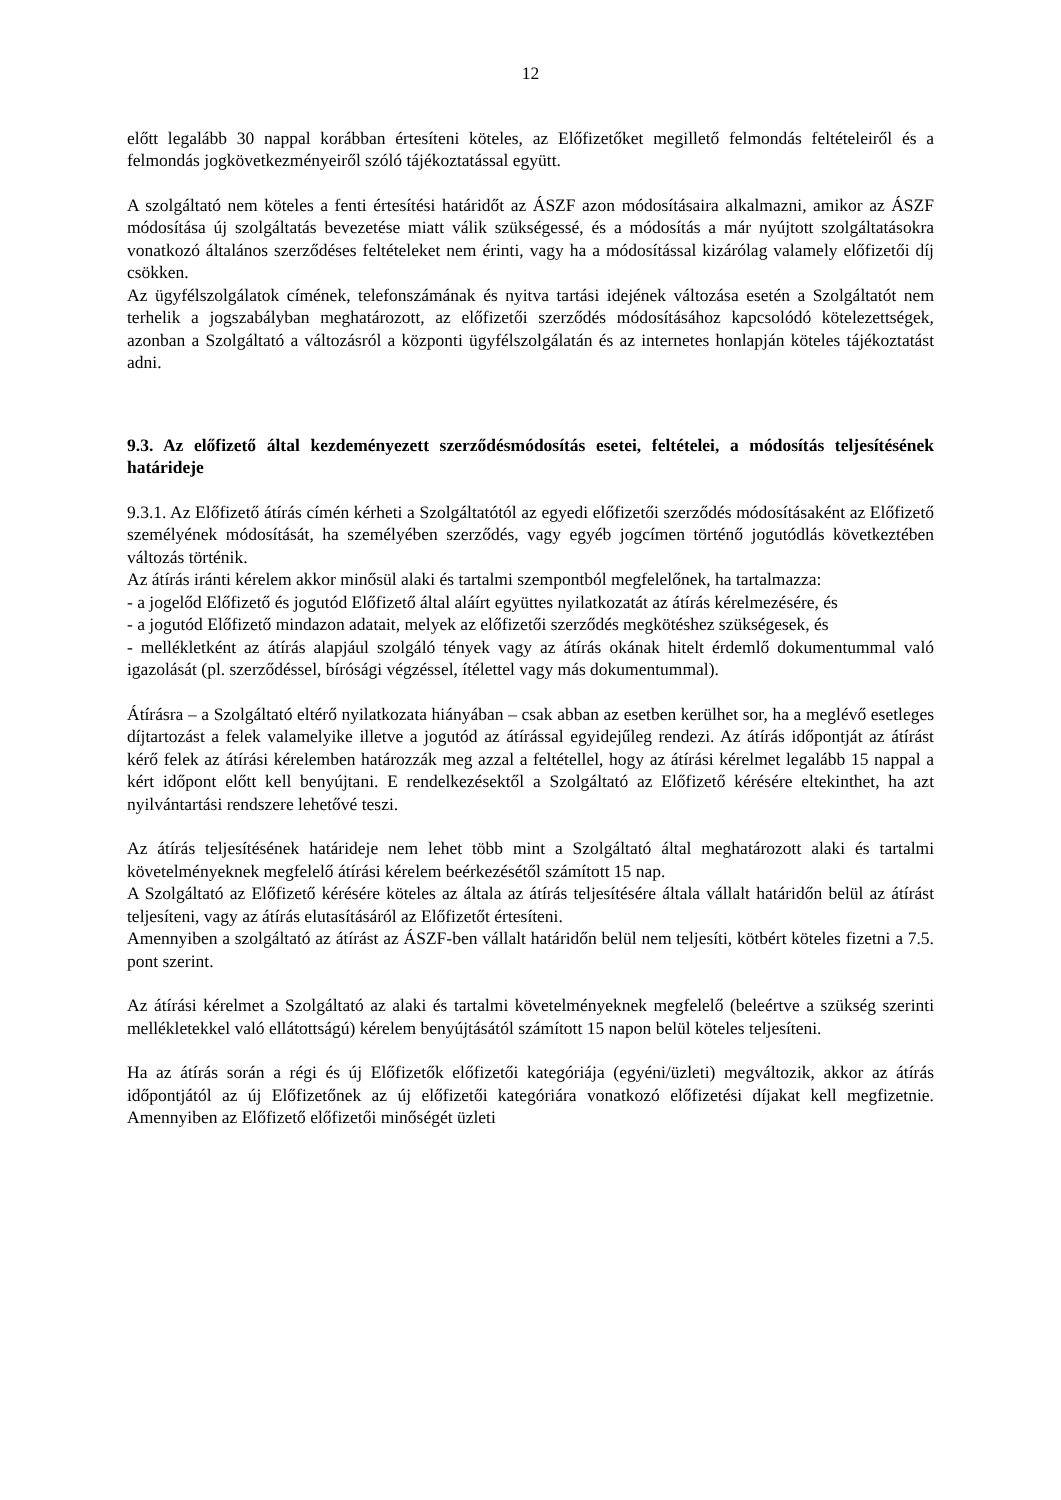12
előtt legalább 30 nappal korábban értesíteni köteles, az Előfizetőket megillető felmondás feltételeiről és a felmondás jogkövetkezményeiről szóló tájékoztatással együtt.
A szolgáltató nem köteles a fenti értesítési határidőt az ÁSZF azon módosításaira alkalmazni, amikor az ÁSZF módosítása új szolgáltatás bevezetése miatt válik szükségessé, és a módosítás a már nyújtott szolgáltatásokra vonatkozó általános szerződéses feltételeket nem érinti, vagy ha a módosítással kizárólag valamely előfizetői díj csökken.
Az ügyfélszolgálatok címének, telefonszámának és nyitva tartási idejének változása esetén a Szolgáltatót nem terhelik a jogszabályban meghatározott, az előfizetői szerződés módosításához kapcsolódó kötelezettségek, azonban a Szolgáltató a változásról a központi ügyfélszolgálatán és az internetes honlapján köteles tájékoztatást adni.
9.3. Az előfizető által kezdeményezett szerződésmódosítás esetei, feltételei, a módosítás teljesítésének határideje
9.3.1. Az Előfizető átírás címén kérheti a Szolgáltatótól az egyedi előfizetői szerződés módosításaként az Előfizető személyének módosítását, ha személyében szerződés, vagy egyéb jogcímen történő jogutódlás következtében változás történik.
Az átírás iránti kérelem akkor minősül alaki és tartalmi szempontból megfelelőnek, ha tartalmazza:
- a jogelőd Előfizető és jogutód Előfizető által aláírt együttes nyilatkozatát az átírás kérelmezésére, és
- a jogutód Előfizető mindazon adatait, melyek az előfizetői szerződés megkötéshez szükségesek, és
- mellékletként az átírás alapjául szolgáló tények vagy az átírás okának hitelt érdemlő dokumentummal való igazolását (pl. szerződéssel, bírósági végzéssel, ítélettel vagy más dokumentummal).
Átírásra – a Szolgáltató eltérő nyilatkozata hiányában – csak abban az esetben kerülhet sor, ha a meglévő esetleges díjtartozást a felek valamelyike illetve a jogutód az átírással egyidejűleg rendezi. Az átírás időpontját az átírást kérő felek az átírási kérelemben határozzák meg azzal a feltétellel, hogy az átírási kérelmet legalább 15 nappal a kért időpont előtt kell benyújtani. E rendelkezésektől a Szolgáltató az Előfizető kérésére eltekinthet, ha azt nyilvántartási rendszere lehetővé teszi.
Az átírás teljesítésének határideje nem lehet több mint a Szolgáltató által meghatározott alaki és tartalmi követelményeknek megfelelő átírási kérelem beérkezésétől számított 15 nap.
A Szolgáltató az Előfizető kérésére köteles az általa az átírás teljesítésére általa vállalt határidőn belül az átírást teljesíteni, vagy az átírás elutasításáról az Előfizetőt értesíteni.
Amennyiben a szolgáltató az átírást az ÁSZF-ben vállalt határidőn belül nem teljesíti, kötbért köteles fizetni a 7.5. pont szerint.
Az átírási kérelmet a Szolgáltató az alaki és tartalmi követelményeknek megfelelő (beleértve a szükség szerinti mellékletekkel való ellátottságú) kérelem benyújtásától számított 15 napon belül köteles teljesíteni.
Ha az átírás során a régi és új Előfizetők előfizetői kategóriája (egyéni/üzleti) megváltozik, akkor az átírás időpontjától az új Előfizetőnek az új előfizetői kategóriára vonatkozó előfizetési díjakat kell megfizetnie. Amennyiben az Előfizető előfizetői minőségét üzleti